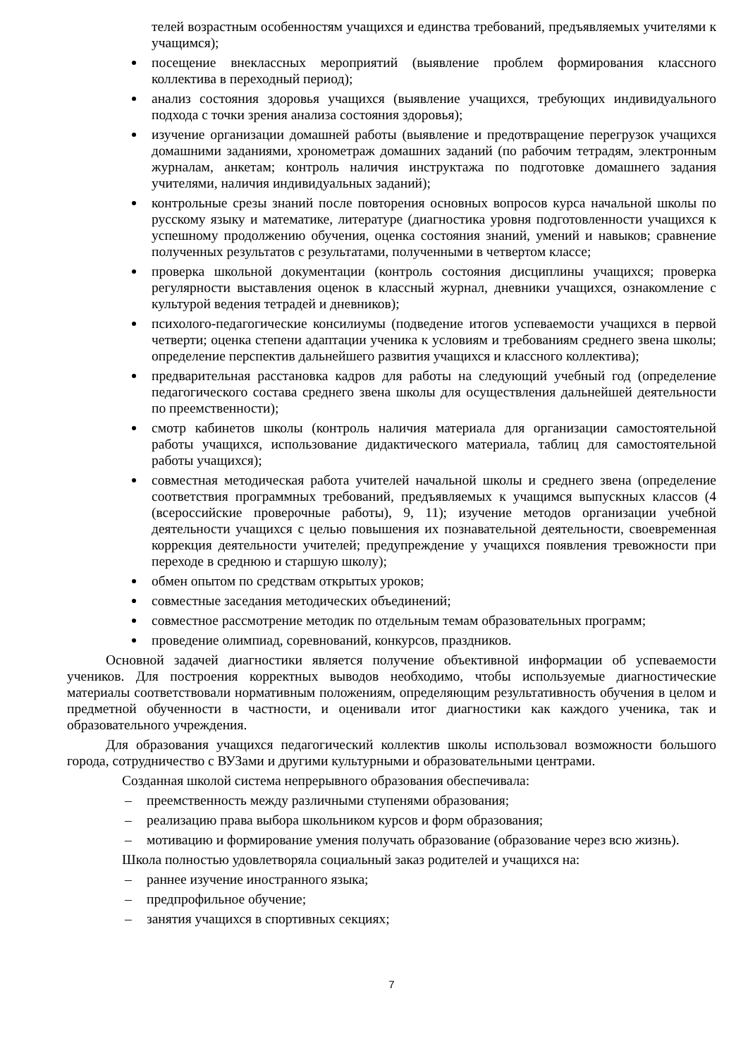телей возрастным особенностям учащихся и единства требований, предъявляемых учителями к учащимся);
посещение внеклассных мероприятий (выявление проблем формирования классного коллектива в переходный период);
анализ состояния здоровья учащихся (выявление учащихся, требующих индивидуального подхода с точки зрения анализа состояния здоровья);
изучение организации домашней работы (выявление и предотвращение перегрузок учащихся домашними заданиями, хронометраж домашних заданий (по рабочим тетрадям, электронным журналам, анкетам; контроль наличия инструктажа по подготовке домашнего задания учителями, наличия индивидуальных заданий);
контрольные срезы знаний после повторения основных вопросов курса начальной школы по русскому языку и математике, литературе (диагностика уровня подготовленности учащихся к успешному продолжению обучения, оценка состояния знаний, умений и навыков; сравнение полученных результатов с результатами, полученными в четвертом классе;
проверка школьной документации (контроль состояния дисциплины учащихся; проверка регулярности выставления оценок в классный журнал, дневники учащихся, ознакомление с культурой ведения тетрадей и дневников);
психолого-педагогические консилиумы (подведение итогов успеваемости учащихся в первой четверти; оценка степени адаптации ученика к условиям и требованиям среднего звена школы; определение перспектив дальнейшего развития учащихся и классного коллектива);
предварительная расстановка кадров для работы на следующий учебный год (определение педагогического состава среднего звена школы для осуществления дальнейшей деятельности по преемственности);
смотр кабинетов школы (контроль наличия материала для организации самостоятельной работы учащихся, использование дидактического материала, таблиц для самостоятельной работы учащихся);
совместная методическая работа учителей начальной школы и среднего звена (определение соответствия программных требований, предъявляемых к учащимся выпускных классов (4 (всероссийские проверочные работы), 9, 11); изучение методов организации учебной деятельности учащихся с целью повышения их познавательной деятельности, своевременная коррекция деятельности учителей; предупреждение у учащихся появления тревожности при переходе в среднюю и старшую школу);
обмен опытом по средствам открытых уроков;
совместные заседания методических объединений;
совместное рассмотрение методик по отдельным темам образовательных программ;
проведение олимпиад, соревнований, конкурсов, праздников.
Основной задачей диагностики является получение объективной информации об успеваемости учеников. Для построения корректных выводов необходимо, чтобы используемые диагностические материалы соответствовали нормативным положениям, определяющим результативность обучения в целом и предметной обученности в частности, и оценивали итог диагностики как каждого ученика, так и образовательного учреждения.
Для образования учащихся педагогический коллектив школы использовал возможности большого города, сотрудничество с ВУЗами и другими культурными и образовательными центрами.
Созданная школой система непрерывного образования обеспечивала:
– преемственность между различными ступенями образования;
– реализацию права выбора школьником курсов и форм образования;
– мотивацию и формирование умения получать образование (образование через всю жизнь).
Школа полностью удовлетворяла социальный заказ родителей и учащихся на:
– раннее изучение иностранного языка;
– предпрофильное обучение;
– занятия учащихся в спортивных секциях;
7